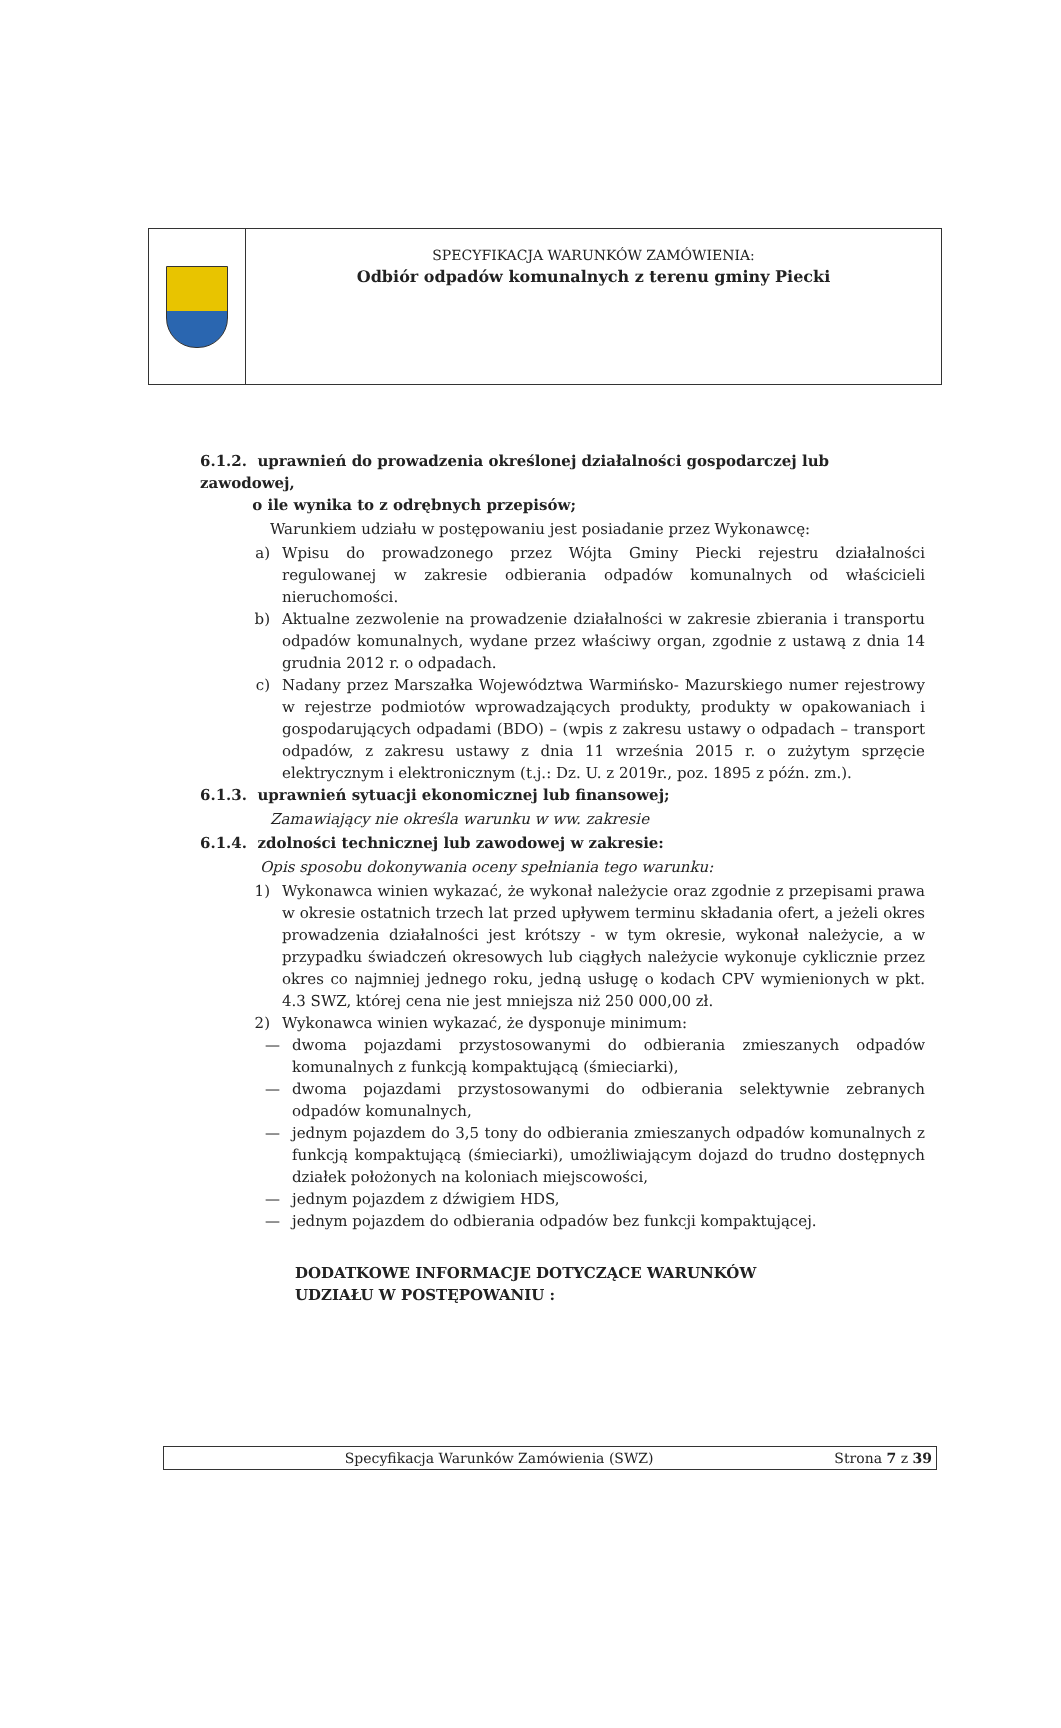SPECYFIKACJA WARUNKÓW ZAMÓWIENIA:
Odbiór odpadów komunalnych z terenu gminy Piecki
6.1.2. uprawnień do prowadzenia określonej działalności gospodarczej lub zawodowej,
o ile wynika to z odrębnych przepisów;
Warunkiem udziału w postępowaniu jest posiadanie przez Wykonawcę:
a) Wpisu do prowadzonego przez Wójta Gminy Piecki rejestru działalności regulowanej w zakresie odbierania odpadów komunalnych od właścicieli nieruchomości.
b) Aktualne zezwolenie na prowadzenie działalności w zakresie zbierania i transportu odpadów komunalnych, wydane przez właściwy organ, zgodnie z ustawą z dnia 14 grudnia 2012 r. o odpadach.
c) Nadany przez Marszałka Województwa Warmińsko- Mazurskiego numer rejestrowy w rejestrze podmiotów wprowadzających produkty, produkty w opakowaniach i gospodarujących odpadami (BDO) – (wpis z zakresu ustawy o odpadach – transport odpadów, z zakresu ustawy z dnia 11 września 2015 r. o zużytym sprzęcie elektrycznym i elektronicznym (t.j.: Dz. U. z 2019r., poz. 1895 z późn. zm.).
6.1.3. uprawnień sytuacji ekonomicznej lub finansowej;
Zamawiający nie określa warunku w ww. zakresie
6.1.4. zdolności technicznej lub zawodowej w zakresie:
Opis sposobu dokonywania oceny spełniania tego warunku:
1) Wykonawca winien wykazać, że wykonał należycie oraz zgodnie z przepisami prawa w okresie ostatnich trzech lat przed upływem terminu składania ofert, a jeżeli okres prowadzenia działalności jest krótszy - w tym okresie, wykonał należycie, a w przypadku świadczeń okresowych lub ciągłych należycie wykonuje cyklicznie przez okres co najmniej jednego roku, jedną usługę o kodach CPV wymienionych w pkt. 4.3 SWZ, której cena nie jest mniejsza niż 250 000,00 zł.
2) Wykonawca winien wykazać, że dysponuje minimum:
— dwoma pojazdami przystosowanymi do odbierania zmieszanych odpadów komunalnych z funkcją kompaktującą (śmieciarki),
— dwoma pojazdami przystosowanymi do odbierania selektywnie zebranych odpadów komunalnych,
— jednym pojazdem do 3,5 tony do odbierania zmieszanych odpadów komunalnych z funkcją kompaktującą (śmieciarki), umożliwiającym dojazd do trudno dostępnych działek położonych na koloniach miejscowości,
— jednym pojazdem z dźwigiem HDS,
— jednym pojazdem do odbierania odpadów bez funkcji kompaktującej.
DODATKOWE INFORMACJE DOTYCZĄCE WARUNKÓW
UDZIAŁU W POSTĘPOWANIU :
Specyfikacja Warunków Zamówienia (SWZ) Strona 7 z 39